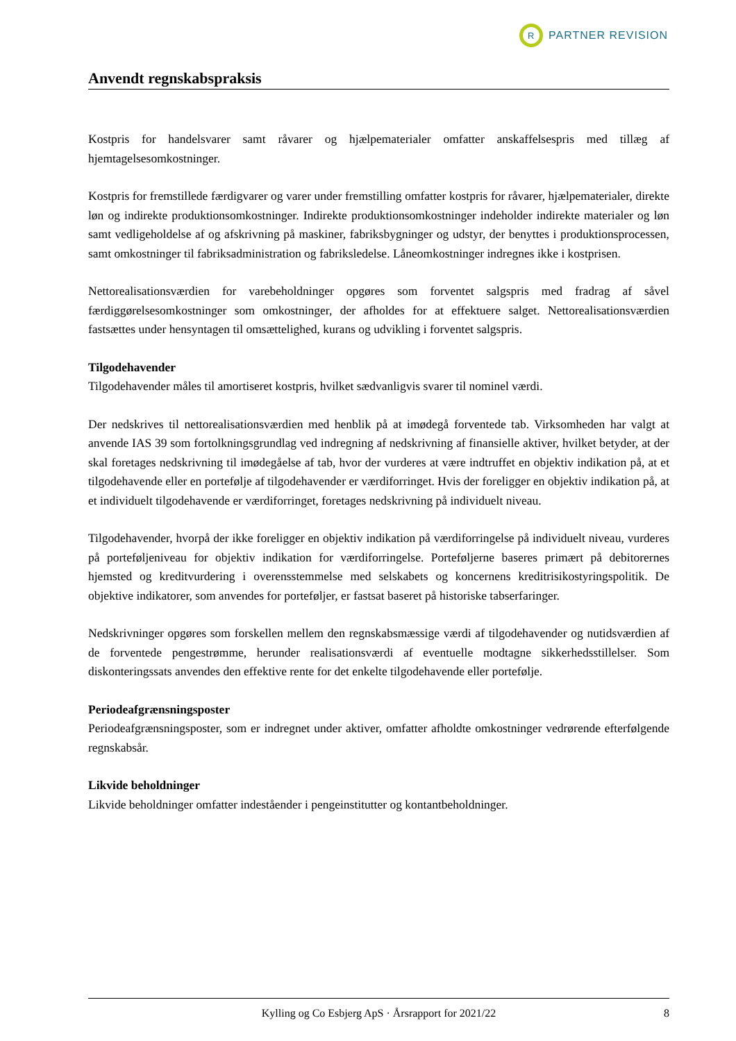R
PARTNER REVISION
Anvendt regnskabspraksis
Kostpris for handelsvarer samt råvarer og hjælpematerialer omfatter anskaffelsespris med tillæg af hjemtagelsesomkostninger.
Kostpris for fremstillede færdigvarer og varer under fremstilling omfatter kostpris for råvarer, hjælpematerialer, direkte løn og indirekte produktionsomkostninger. Indirekte produktionsomkostninger indeholder indirekte materialer og løn samt vedligeholdelse af og afskrivning på maskiner, fabriksbygninger og udstyr, der benyttes i produktionsprocessen, samt omkostninger til fabriksadministration og fabriksledelse. Låneomkostninger indregnes ikke i kostprisen.
Nettorealisationsværdien for varebeholdninger opgøres som forventet salgspris med fradrag af såvel færdiggørelsesomkostninger som omkostninger, der afholdes for at effektuere salget. Nettorealisationsværdien fastsættes under hensyntagen til omsættelighed, kurans og udvikling i forventet salgspris.
Tilgodehavender
Tilgodehavender måles til amortiseret kostpris, hvilket sædvanligvis svarer til nominel værdi.
Der nedskrives til nettorealisationsværdien med henblik på at imødegå forventede tab. Virksomheden har valgt at anvende IAS 39 som fortolkningsgrundlag ved indregning af nedskrivning af finansielle aktiver, hvilket betyder, at der skal foretages nedskrivning til imødegåelse af tab, hvor der vurderes at være indtruffet en objektiv indikation på, at et tilgodehavende eller en portefølje af tilgodehavender er værdiforringet. Hvis der foreligger en objektiv indikation på, at et individuelt tilgodehavende er værdiforringet, foretages nedskrivning på individuelt niveau.
Tilgodehavender, hvorpå der ikke foreligger en objektiv indikation på værdiforringelse på individuelt niveau, vurderes på porteføljeniveau for objektiv indikation for værdiforringelse. Porteføljerne baseres primært på debitorernes hjemsted og kreditvurdering i overensstemmelse med selskabets og koncernens kreditrisikostyringspolitik. De objektive indikatorer, som anvendes for porteføljer, er fastsat baseret på historiske tabserfaringer.
Nedskrivninger opgøres som forskellen mellem den regnskabsmæssige værdi af tilgodehavender og nutidsværdien af de forventede pengestrømme, herunder realisationsværdi af eventuelle modtagne sikkerhedsstillelser. Som diskonteringssats anvendes den effektive rente for det enkelte tilgodehavende eller portefølje.
Periodeafgrænsningsposter
Periodeafgrænsningsposter, som er indregnet under aktiver, omfatter afholdte omkostninger vedrørende efterfølgende regnskabsår.
Likvide beholdninger
Likvide beholdninger omfatter indeståender i pengeinstitutter og kontantbeholdninger.
Kylling og Co Esbjerg ApS · Årsrapport for 2021/22 8